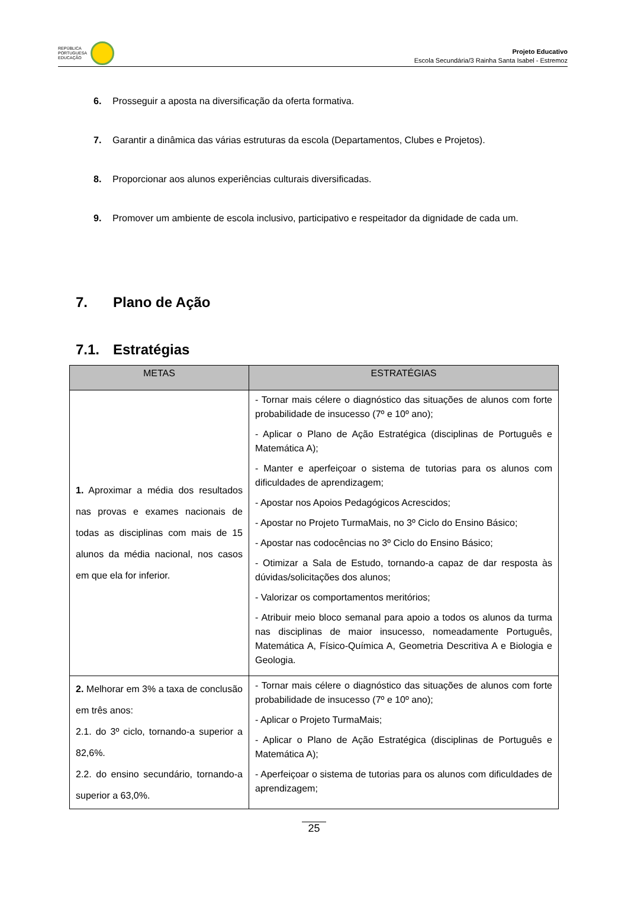REPÚBLICA
PORTUGUESA
EDUCAÇÃO
Projeto Educativo
Escola Secundária/3 Rainha Santa Isabel - Estremoz
6. Prosseguir a aposta na diversificação da oferta formativa.
7. Garantir a dinâmica das várias estruturas da escola (Departamentos, Clubes e Projetos).
8. Proporcionar aos alunos experiências culturais diversificadas.
9. Promover um ambiente de escola inclusivo, participativo e respeitador da dignidade de cada um.
7. Plano de Ação
7.1. Estratégias
| METAS | ESTRATÉGIAS |
| --- | --- |
| 1. Aproximar a média dos resultados nas provas e exames nacionais de todas as disciplinas com mais de 15 alunos da média nacional, nos casos em que ela for inferior. | - Tornar mais célere o diagnóstico das situações de alunos com forte probabilidade de insucesso (7º e 10º ano); - Aplicar o Plano de Ação Estratégica (disciplinas de Português e Matemática A); - Manter e aperfeiçoar o sistema de tutorias para os alunos com dificuldades de aprendizagem; - Apostar nos Apoios Pedagógicos Acrescidos; - Apostar no Projeto TurmaMais, no 3º Ciclo do Ensino Básico; - Apostar nas codocências no 3º Ciclo do Ensino Básico; - Otimizar a Sala de Estudo, tornando-a capaz de dar resposta às dúvidas/solicitações dos alunos; - Valorizar os comportamentos meritórios; - Atribuir meio bloco semanal para apoio a todos os alunos da turma nas disciplinas de maior insucesso, nomeadamente Português, Matemática A, Físico-Química A, Geometria Descritiva A e Biologia e Geologia. |
| 2. Melhorar em 3% a taxa de conclusão em três anos: 2.1. do 3º ciclo, tornando-a superior a 82,6%. 2.2. do ensino secundário, tornando-a superior a 63,0%. | - Tornar mais célere o diagnóstico das situações de alunos com forte probabilidade de insucesso (7º e 10º ano); - Aplicar o Projeto TurmaMais; - Aplicar o Plano de Ação Estratégica (disciplinas de Português e Matemática A); - Aperfeiçoar o sistema de tutorias para os alunos com dificuldades de aprendizagem; |
25